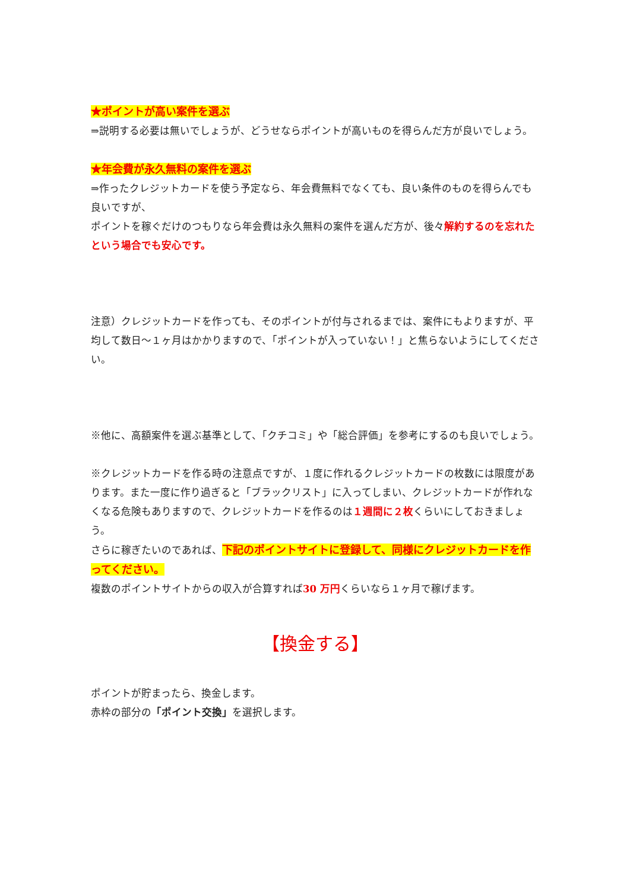★ポイントが高い案件を選ぶ
⇒説明する必要は無いでしょうが、どうせならポイントが高いものを得らんだ方が良いでしょう。
★年会費が永久無料の案件を選ぶ
⇒作ったクレジットカードを使う予定なら、年会費無料でなくても、良い条件のものを得らんでも良いですが、
ポイントを稼ぐだけのつもりなら年会費は永久無料の案件を選んだ方が、後々解約するのを忘れたという場合でも安心です。
注意）クレジットカードを作っても、そのポイントが付与されるまでは、案件にもよりますが、平均して数日～１ヶ月はかかりますので、「ポイントが入っていない！」と焦らないようにしてください。
※他に、高額案件を選ぶ基準として、「クチコミ」や「総合評価」を参考にするのも良いでしょう。
※クレジットカードを作る時の注意点ですが、１度に作れるクレジットカードの枚数には限度があります。また一度に作り過ぎると「ブラックリスト」に入ってしまい、クレジットカードが作れなくなる危険もありますので、クレジットカードを作るのは１週間に２枚くらいにしておきましょう。
さらに稼ぎたいのであれば、下記のポイントサイトに登録して、同様にクレジットカードを作ってください。
複数のポイントサイトからの収入が合算すれば30 万円くらいなら１ヶ月で稼げます。
【換金する】
ポイントが貯まったら、換金します。
赤枠の部分の「ポイント交換」を選択します。